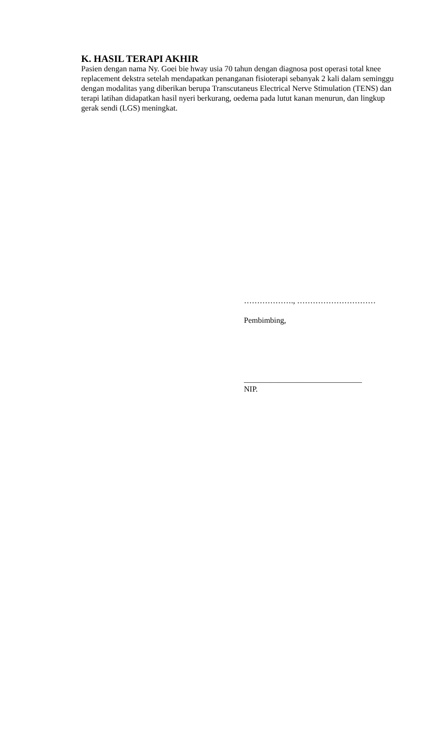K. HASIL TERAPI AKHIR
Pasien dengan nama Ny. Goei bie hway usia 70 tahun dengan diagnosa post operasi total knee replacement dekstra setelah mendapatkan penanganan fisioterapi sebanyak 2 kali dalam seminggu dengan modalitas yang diberikan berupa Transcutaneus Electrical Nerve Stimulation (TENS) dan terapi latihan didapatkan hasil nyeri berkurang, oedema pada lutut kanan menurun, dan lingkup gerak sendi (LGS) meningkat.
………………., …………………………
Pembimbing,
______________________________
NIP.